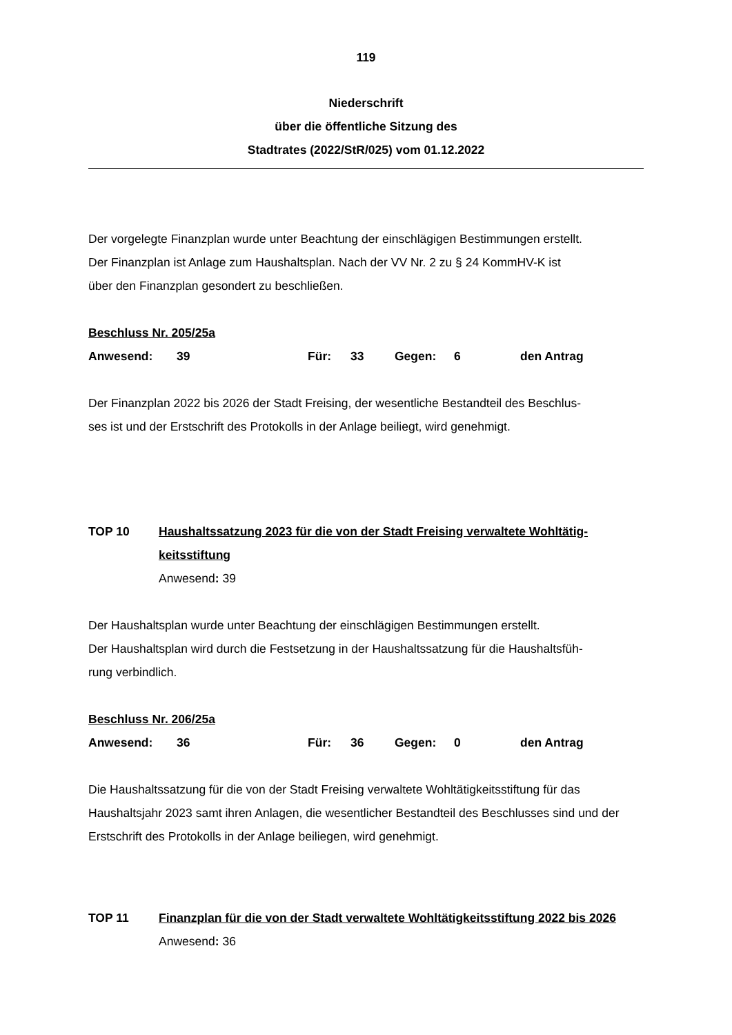119
Niederschrift
über die öffentliche Sitzung des
Stadtrates (2022/StR/025) vom 01.12.2022
Der vorgelegte Finanzplan wurde unter Beachtung der einschlägigen Bestimmungen erstellt.
Der Finanzplan ist Anlage zum Haushaltsplan. Nach der VV Nr. 2 zu § 24 KommHV-K ist
über den Finanzplan gesondert zu beschließen.
Beschluss Nr. 205/25a
Anwesend: 39 Für: 33 Gegen: 6 den Antrag
Der Finanzplan 2022 bis 2026 der Stadt Freising, der wesentliche Bestandteil des Beschlus-
ses ist und der Erstschrift des Protokolls in der Anlage beiliegt, wird genehmigt.
TOP 10 Haushaltssatzung 2023 für die von der Stadt Freising verwaltete Wohltätig-keitsstiftung
Anwesend: 39
Der Haushaltsplan wurde unter Beachtung der einschlägigen Bestimmungen erstellt.
Der Haushaltsplan wird durch die Festsetzung in der Haushaltssatzung für die Haushaltsfüh-
rung verbindlich.
Beschluss Nr. 206/25a
Anwesend: 36 Für: 36 Gegen: 0 den Antrag
Die Haushaltssatzung für die von der Stadt Freising verwaltete Wohltätigkeitsstiftung für das Haushaltsjahr 2023 samt ihren Anlagen, die wesentlicher Bestandteil des Beschlusses sind und der Erstschrift des Protokolls in der Anlage beiliegen, wird genehmigt.
TOP 11 Finanzplan für die von der Stadt verwaltete Wohltätigkeitsstiftung 2022 bis 2026
Anwesend: 36